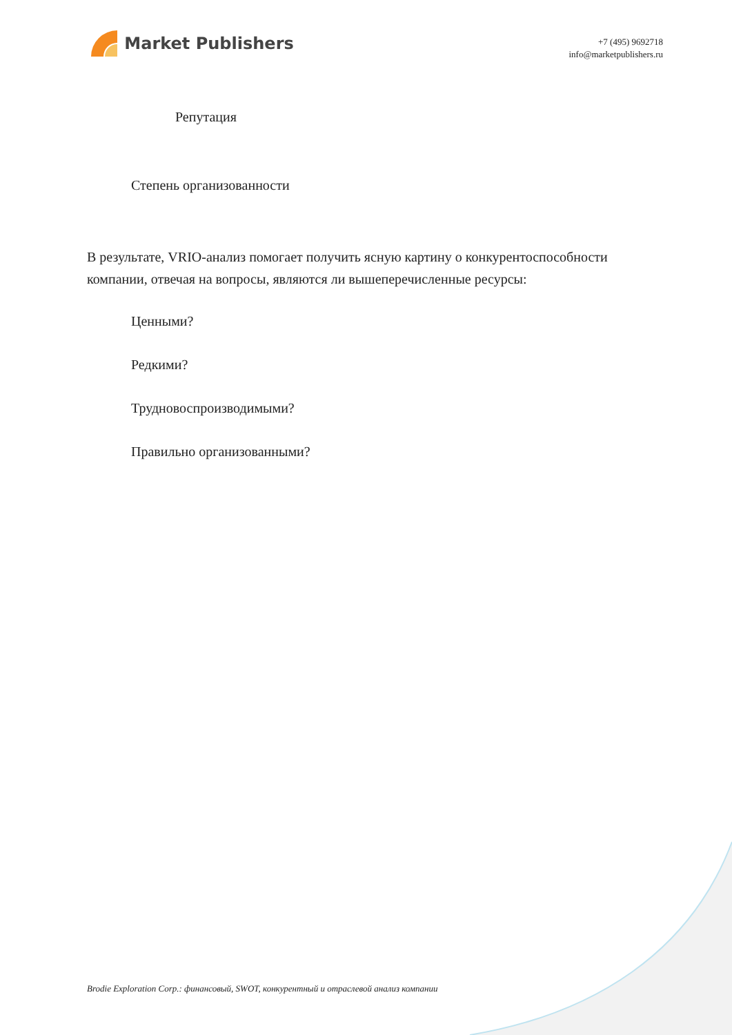Market Publishers
+7 (495) 9692718
info@marketpublishers.ru
Репутация
Степень организованности
В результате, VRIO-анализ помогает получить ясную картину о конкурентоспособности компании, отвечая на вопросы, являются ли вышеперечисленные ресурсы:
Ценными?
Редкими?
Трудновоспроизводимыми?
Правильно организованными?
Brodie Exploration Corp.: финансовый, SWOT, конкурентный и отраслевой анализ компании